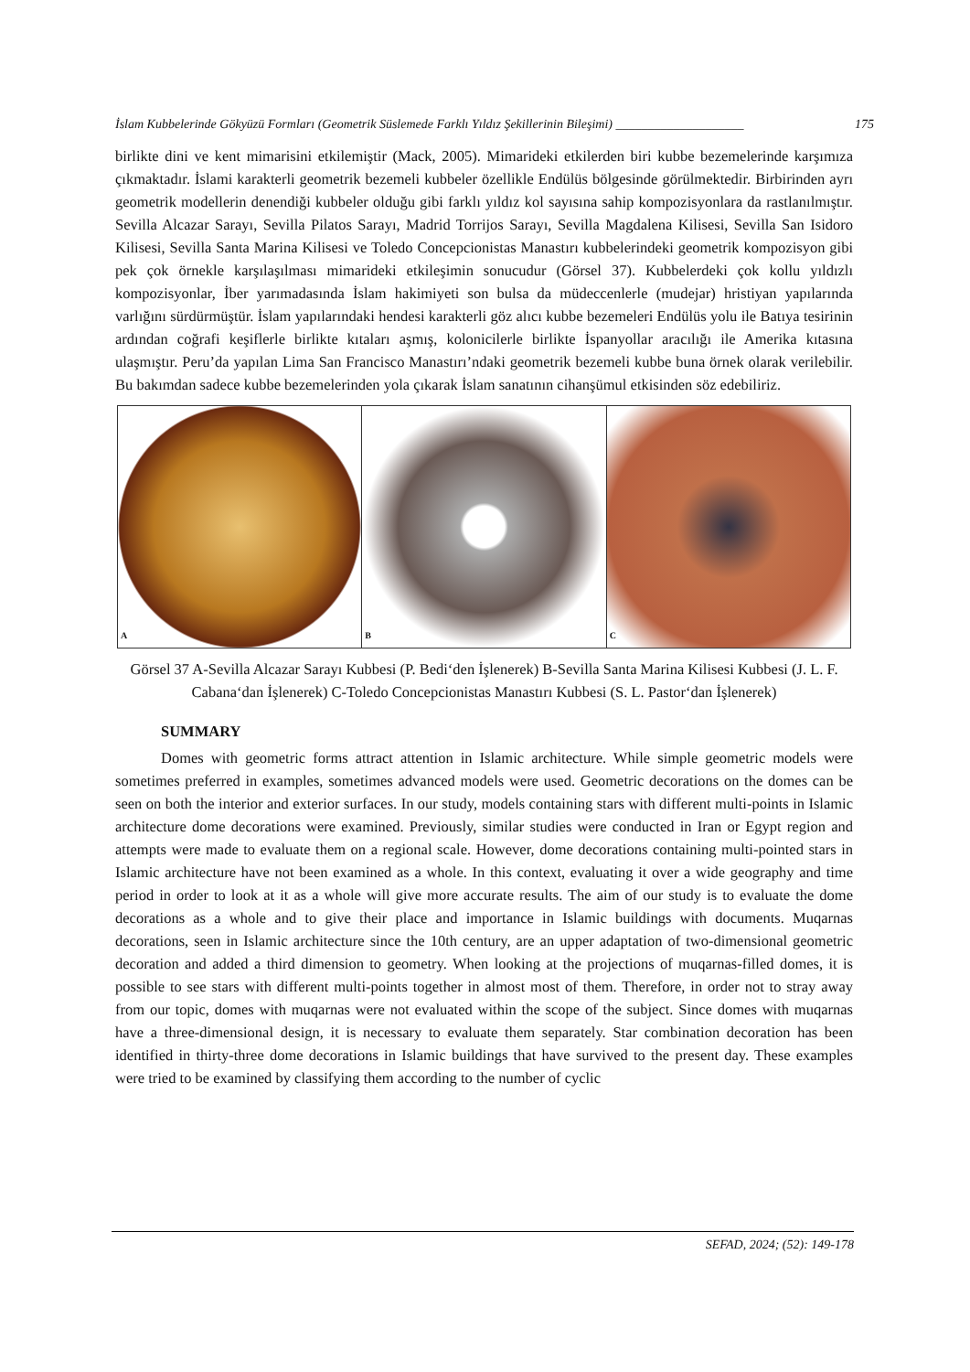İslam Kubbelerinde Gökyüzü Formları (Geometrik Süslemede Farklı Yıldız Şekillerinin Bileşimi) ____________________ 175
birlikte dini ve kent mimarisini etkilemiştir (Mack, 2005). Mimarideki etkilerden biri kubbe bezemelerinde karşımıza çıkmaktadır. İslami karakterli geometrik bezemeli kubbeler özellikle Endülüs bölgesinde görülmektedir. Birbirinden ayrı geometrik modellerin denendiği kubbeler olduğu gibi farklı yıldız kol sayısına sahip kompozisyonlara da rastlanılmıştır. Sevilla Alcazar Sarayı, Sevilla Pilatos Sarayı, Madrid Torrijos Sarayı, Sevilla Magdalena Kilisesi, Sevilla San Isidoro Kilisesi, Sevilla Santa Marina Kilisesi ve Toledo Concepcionistas Manastırı kubbelerindeki geometrik kompozisyon gibi pek çok örnekle karşılaşılması mimarideki etkileşimin sonucudur (Görsel 37). Kubbelerdeki çok kollu yıldızlı kompozisyonlar, İber yarımadasında İslam hakimiyeti son bulsa da müdeccenlerle (mudejar) hristiyan yapılarında varlığını sürdürmüştür. İslam yapılarındaki hendesi karakterli göz alıcı kubbe bezemeleri Endülüs yolu ile Batıya tesirinin ardından coğrafi keşiflerle birlikte kıtaları aşmış, kolonicilerle birlikte İspanyollar aracılığı ile Amerika kıtasına ulaşmıştır. Peru’da yapılan Lima San Francisco Manastırı’ndaki geometrik bezemeli kubbe buna örnek olarak verilebilir. Bu bakımdan sadece kubbe bezemelerinden yola çıkarak İslam sanatının cihanşümul etkisinden söz edebiliriz.
A
B
C
Görsel 37 A-Sevilla Alcazar Sarayı Kubbesi (P. Bedi‘den İşlenerek) B-Sevilla Santa Marina Kilisesi Kubbesi (J. L. F. Cabana‘dan İşlenerek) C-Toledo Concepcionistas Manastırı Kubbesi (S. L. Pastor‘dan İşlenerek)
SUMMARY
Domes with geometric forms attract attention in Islamic architecture. While simple geometric models were sometimes preferred in examples, sometimes advanced models were used. Geometric decorations on the domes can be seen on both the interior and exterior surfaces. In our study, models containing stars with different multi-points in Islamic architecture dome decorations were examined. Previously, similar studies were conducted in Iran or Egypt region and attempts were made to evaluate them on a regional scale. However, dome decorations containing multi-pointed stars in Islamic architecture have not been examined as a whole. In this context, evaluating it over a wide geography and time period in order to look at it as a whole will give more accurate results. The aim of our study is to evaluate the dome decorations as a whole and to give their place and importance in Islamic buildings with documents. Muqarnas decorations, seen in Islamic architecture since the 10th century, are an upper adaptation of two-dimensional geometric decoration and added a third dimension to geometry. When looking at the projections of muqarnas-filled domes, it is possible to see stars with different multi-points together in almost most of them. Therefore, in order not to stray away from our topic, domes with muqarnas were not evaluated within the scope of the subject. Since domes with muqarnas have a three-dimensional design, it is necessary to evaluate them separately. Star combination decoration has been identified in thirty-three dome decorations in Islamic buildings that have survived to the present day. These examples were tried to be examined by classifying them according to the number of cyclic
SEFAD, 2024; (52): 149-178